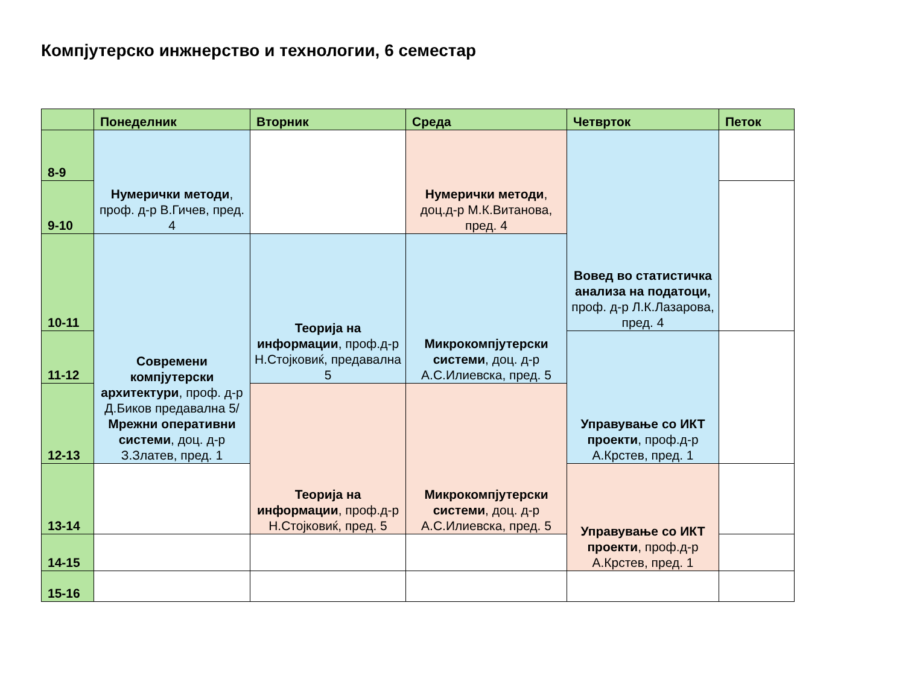Компјутерско инжнерство и технологии, 6 семестар
| | Понеделник | Вторник | Среда | Четврток | Петок |
| --- | --- | --- | --- | --- | --- |
| 8-9 | Нумерички методи , проф. д-р В.Гичев, пред. 4 | | Нумерички методи , доц.д-р М.К.Витанова, пред. 4 | Вовед во статистичка анализа на податоци, проф. д-р Л.К.Лазарова, пред. 4 | |
| 9-10 | | | | | |
| 10-11 | Современи компјутерски архитектури , проф. д-р Д.Биков предавална 5/ Мрежни оперативни системи , доц. д-р З.Златев, пред. 1 | Теорија на информации , проф.д-р Н.Стојковиќ, предавална 5 | Микрокомпјутерски системи , доц. д-р А.С.Илиевска, пред. 5 | | |
| 11-12 | | | | Управување со ИКТ проекти , проф.д-р А.Крстев, пред. 1 | |
| 12-13 | | Теорија на информации , проф.д-р Н.Стојковиќ, пред. 5 | Микрокомпјутерски системи , доц. д-р А.С.Илиевска, пред. 5 | | |
| 13-14 | | | | Управување со ИКТ проекти , проф.д-р А.Крстев, пред. 1 | |
| 14-15 | | | | | |
| 15-16 | | | | | |